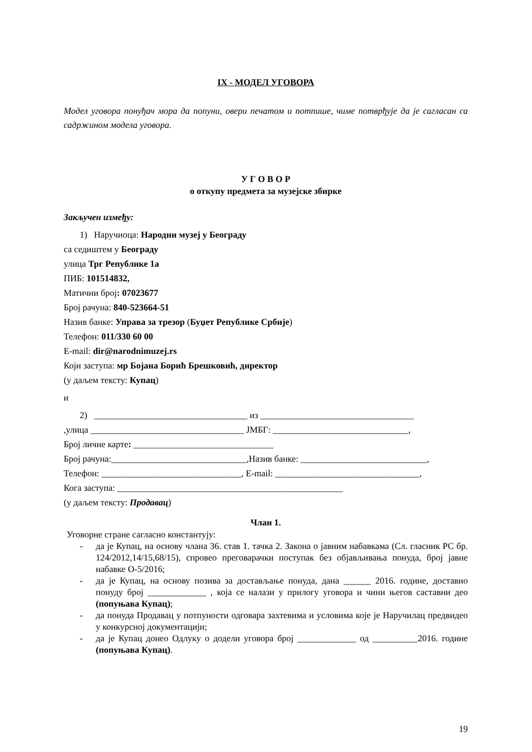IX - МОДЕЛ УГОВОРА
Модел уговора понуђач мора да попуни, овери печатом и потпише, чиме потврђује да је сагласан са садржином модела уговора.
У Г О В О Р
о откупу предмета за музејске збирке
Закључен између:
1) Наручиоца: Народни музеј у Београду
са седиштем у Београду
улица Трг Републике 1а
ПИБ: 101514832,
Матични број: 07023677
Број рачуна: 840-523664-51
Назив банке: Управа за трезор (Буџет Републике Србије)
Телефон: 011/330 60 00
E-mail: dir@narodnimuzej.rs
Који заступа: мр Бојана Борић Брешковић, директор
(у даљем тексту: Купац)
и
2) __________________________________ из __________________________________
,улица __________________________________ ЈМБГ: ______________________________,
Број личне карте: _______________________________
Број рачуна:______________________________,Назив банке: ____________________________,
Телефон: _______________________________, E-mail: ________________________________,
Кога заступа: __________________________________________________
(у даљем тексту: Продавац)
Члан 1.
Уговорне стране сагласно константују:
- да је Купац, на основу члана 36. став 1. тачка 2. Закона о јавним набавкама (Сл. гласник РС бр. 124/2012,14/15,68/15), спровео преговарачки поступак без објављивања понуда, број јавне набавке О-5/2016;
- да је Купац, на основу позива за достављање понуда, дана ______ 2016. године, доставио понуду број _____________ , која се налази у прилогу уговора и чини његов саставни део (попуњава Купац);
- да понуда Продавац у потпуности одговара захтевима и условима које је Наручилац предвидео у конкурсној документацији;
- да је Купац донео Одлуку о додели уговора број _____________ од __________2016. године (попуњава Купац).
19